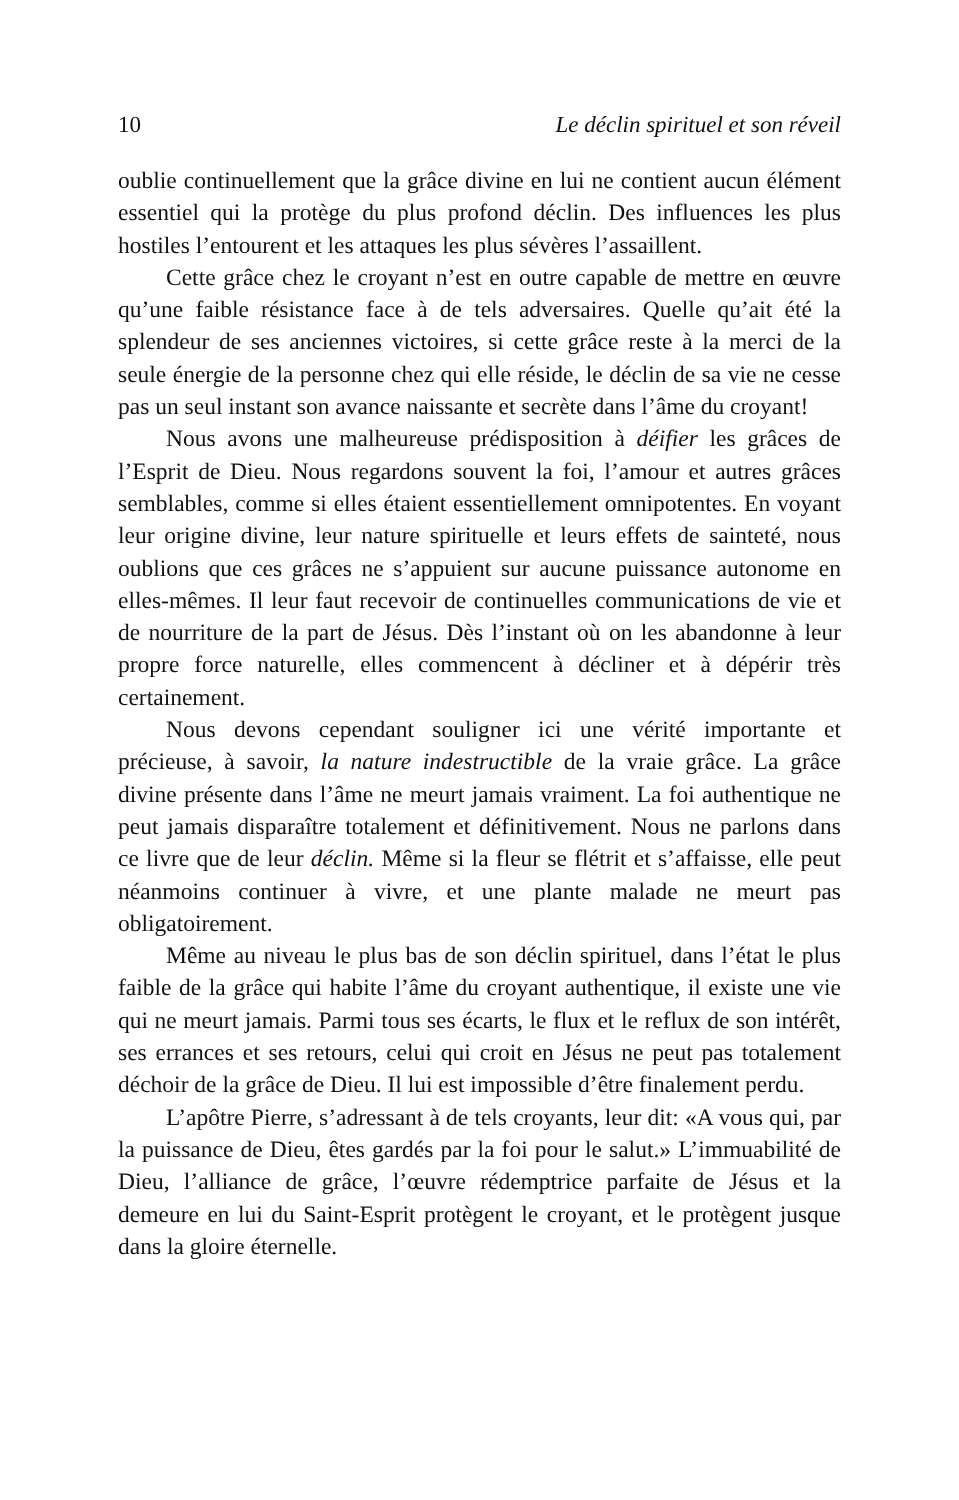10 Le déclin spirituel et son réveil
oublie continuellement que la grâce divine en lui ne contient aucun élément essentiel qui la protège du plus profond déclin. Des influences les plus hostiles l’entourent et les attaques les plus sévères l’assaillent.
Cette grâce chez le croyant n’est en outre capable de mettre en œuvre qu’une faible résistance face à de tels adversaires. Quelle qu’ait été la splendeur de ses anciennes victoires, si cette grâce reste à la merci de la seule énergie de la personne chez qui elle réside, le déclin de sa vie ne cesse pas un seul instant son avance naissante et secrète dans l’âme du croyant!
Nous avons une malheureuse prédisposition à déifier les grâces de l’Esprit de Dieu. Nous regardons souvent la foi, l’amour et autres grâces semblables, comme si elles étaient essentiellement omnipotentes. En voyant leur origine divine, leur nature spirituelle et leurs effets de sainteté, nous oublions que ces grâces ne s’appuient sur aucune puissance autonome en elles-mêmes. Il leur faut recevoir de continuelles communications de vie et de nourriture de la part de Jésus. Dès l’instant où on les abandonne à leur propre force naturelle, elles commencent à décliner et à dépérir très certainement.
Nous devons cependant souligner ici une vérité importante et précieuse, à savoir, la nature indestructible de la vraie grâce. La grâce divine présente dans l’âme ne meurt jamais vraiment. La foi authentique ne peut jamais disparaître totalement et définitivement. Nous ne parlons dans ce livre que de leur déclin. Même si la fleur se flétrit et s’affaisse, elle peut néanmoins continuer à vivre, et une plante malade ne meurt pas obligatoirement.
Même au niveau le plus bas de son déclin spirituel, dans l’état le plus faible de la grâce qui habite l’âme du croyant authentique, il existe une vie qui ne meurt jamais. Parmi tous ses écarts, le flux et le reflux de son intérêt, ses errances et ses retours, celui qui croit en Jésus ne peut pas totalement déchoir de la grâce de Dieu. Il lui est impossible d’être finalement perdu.
L’apôtre Pierre, s’adressant à de tels croyants, leur dit: «A vous qui, par la puissance de Dieu, êtes gardés par la foi pour le salut.» L’immuabilité de Dieu, l’alliance de grâce, l’œuvre rédemptrice parfaite de Jésus et la demeure en lui du Saint-Esprit protègent le croyant, et le protègent jusque dans la gloire éternelle.